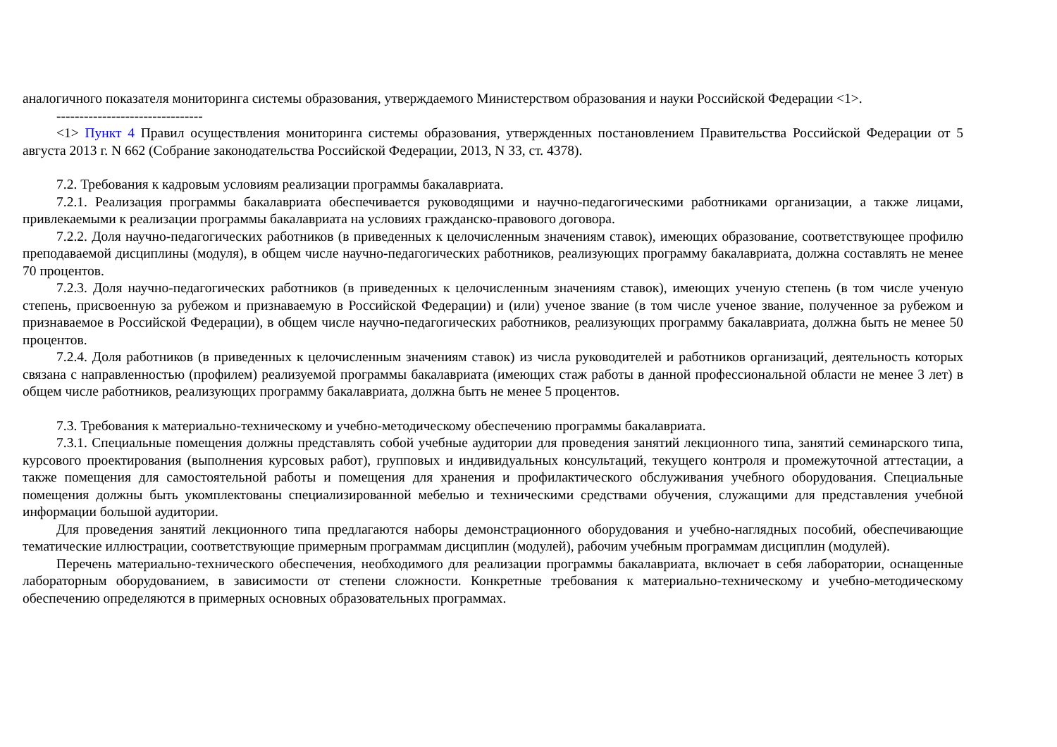аналогичного показателя мониторинга системы образования, утверждаемого Министерством образования и науки Российской Федерации <1>.
--------------------------------
<1> Пункт 4 Правил осуществления мониторинга системы образования, утвержденных постановлением Правительства Российской Федерации от 5 августа 2013 г. N 662 (Собрание законодательства Российской Федерации, 2013, N 33, ст. 4378).
7.2. Требования к кадровым условиям реализации программы бакалавриата.
7.2.1. Реализация программы бакалавриата обеспечивается руководящими и научно-педагогическими работниками организации, а также лицами, привлекаемыми к реализации программы бакалавриата на условиях гражданско-правового договора.
7.2.2. Доля научно-педагогических работников (в приведенных к целочисленным значениям ставок), имеющих образование, соответствующее профилю преподаваемой дисциплины (модуля), в общем числе научно-педагогических работников, реализующих программу бакалавриата, должна составлять не менее 70 процентов.
7.2.3. Доля научно-педагогических работников (в приведенных к целочисленным значениям ставок), имеющих ученую степень (в том числе ученую степень, присвоенную за рубежом и признаваемую в Российской Федерации) и (или) ученое звание (в том числе ученое звание, полученное за рубежом и признаваемое в Российской Федерации), в общем числе научно-педагогических работников, реализующих программу бакалавриата, должна быть не менее 50 процентов.
7.2.4. Доля работников (в приведенных к целочисленным значениям ставок) из числа руководителей и работников организаций, деятельность которых связана с направленностью (профилем) реализуемой программы бакалавриата (имеющих стаж работы в данной профессиональной области не менее 3 лет) в общем числе работников, реализующих программу бакалавриата, должна быть не менее 5 процентов.
7.3. Требования к материально-техническому и учебно-методическому обеспечению программы бакалавриата.
7.3.1. Специальные помещения должны представлять собой учебные аудитории для проведения занятий лекционного типа, занятий семинарского типа, курсового проектирования (выполнения курсовых работ), групповых и индивидуальных консультаций, текущего контроля и промежуточной аттестации, а также помещения для самостоятельной работы и помещения для хранения и профилактического обслуживания учебного оборудования. Специальные помещения должны быть укомплектованы специализированной мебелью и техническими средствами обучения, служащими для представления учебной информации большой аудитории.
Для проведения занятий лекционного типа предлагаются наборы демонстрационного оборудования и учебно-наглядных пособий, обеспечивающие тематические иллюстрации, соответствующие примерным программам дисциплин (модулей), рабочим учебным программам дисциплин (модулей).
Перечень материально-технического обеспечения, необходимого для реализации программы бакалавриата, включает в себя лаборатории, оснащенные лабораторным оборудованием, в зависимости от степени сложности. Конкретные требования к материально-техническому и учебно-методическому обеспечению определяются в примерных основных образовательных программах.